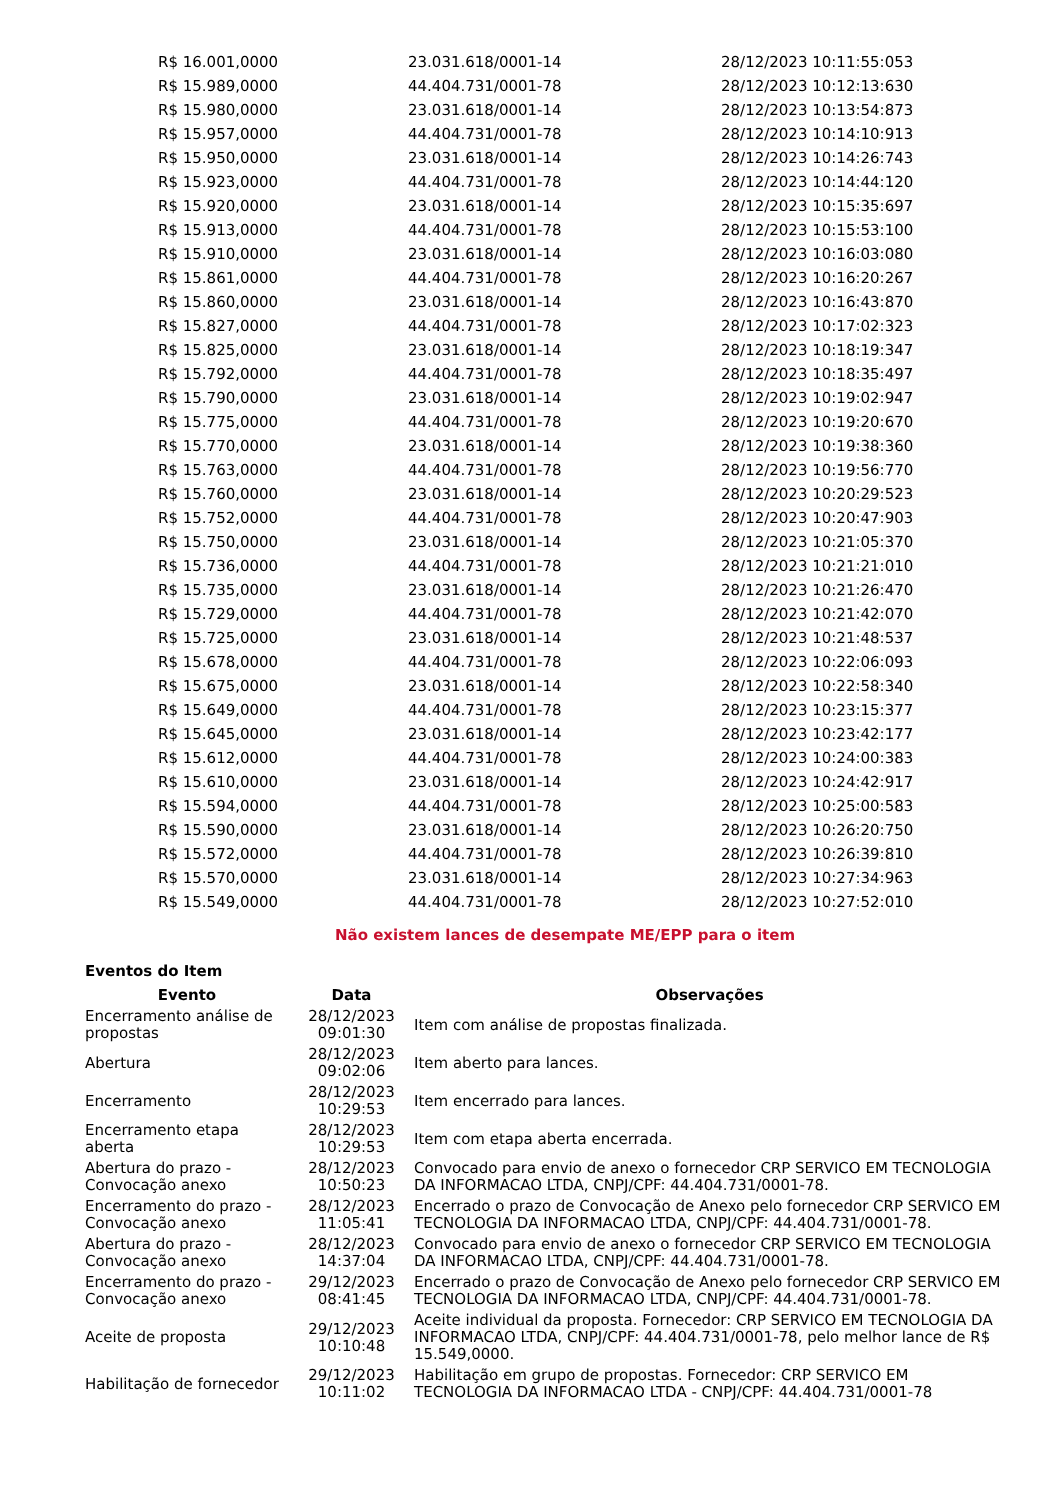| R$ 16.001,0000 | 23.031.618/0001-14 | 28/12/2023 10:11:55:053 |
| R$ 15.989,0000 | 44.404.731/0001-78 | 28/12/2023 10:12:13:630 |
| R$ 15.980,0000 | 23.031.618/0001-14 | 28/12/2023 10:13:54:873 |
| R$ 15.957,0000 | 44.404.731/0001-78 | 28/12/2023 10:14:10:913 |
| R$ 15.950,0000 | 23.031.618/0001-14 | 28/12/2023 10:14:26:743 |
| R$ 15.923,0000 | 44.404.731/0001-78 | 28/12/2023 10:14:44:120 |
| R$ 15.920,0000 | 23.031.618/0001-14 | 28/12/2023 10:15:35:697 |
| R$ 15.913,0000 | 44.404.731/0001-78 | 28/12/2023 10:15:53:100 |
| R$ 15.910,0000 | 23.031.618/0001-14 | 28/12/2023 10:16:03:080 |
| R$ 15.861,0000 | 44.404.731/0001-78 | 28/12/2023 10:16:20:267 |
| R$ 15.860,0000 | 23.031.618/0001-14 | 28/12/2023 10:16:43:870 |
| R$ 15.827,0000 | 44.404.731/0001-78 | 28/12/2023 10:17:02:323 |
| R$ 15.825,0000 | 23.031.618/0001-14 | 28/12/2023 10:18:19:347 |
| R$ 15.792,0000 | 44.404.731/0001-78 | 28/12/2023 10:18:35:497 |
| R$ 15.790,0000 | 23.031.618/0001-14 | 28/12/2023 10:19:02:947 |
| R$ 15.775,0000 | 44.404.731/0001-78 | 28/12/2023 10:19:20:670 |
| R$ 15.770,0000 | 23.031.618/0001-14 | 28/12/2023 10:19:38:360 |
| R$ 15.763,0000 | 44.404.731/0001-78 | 28/12/2023 10:19:56:770 |
| R$ 15.760,0000 | 23.031.618/0001-14 | 28/12/2023 10:20:29:523 |
| R$ 15.752,0000 | 44.404.731/0001-78 | 28/12/2023 10:20:47:903 |
| R$ 15.750,0000 | 23.031.618/0001-14 | 28/12/2023 10:21:05:370 |
| R$ 15.736,0000 | 44.404.731/0001-78 | 28/12/2023 10:21:21:010 |
| R$ 15.735,0000 | 23.031.618/0001-14 | 28/12/2023 10:21:26:470 |
| R$ 15.729,0000 | 44.404.731/0001-78 | 28/12/2023 10:21:42:070 |
| R$ 15.725,0000 | 23.031.618/0001-14 | 28/12/2023 10:21:48:537 |
| R$ 15.678,0000 | 44.404.731/0001-78 | 28/12/2023 10:22:06:093 |
| R$ 15.675,0000 | 23.031.618/0001-14 | 28/12/2023 10:22:58:340 |
| R$ 15.649,0000 | 44.404.731/0001-78 | 28/12/2023 10:23:15:377 |
| R$ 15.645,0000 | 23.031.618/0001-14 | 28/12/2023 10:23:42:177 |
| R$ 15.612,0000 | 44.404.731/0001-78 | 28/12/2023 10:24:00:383 |
| R$ 15.610,0000 | 23.031.618/0001-14 | 28/12/2023 10:24:42:917 |
| R$ 15.594,0000 | 44.404.731/0001-78 | 28/12/2023 10:25:00:583 |
| R$ 15.590,0000 | 23.031.618/0001-14 | 28/12/2023 10:26:20:750 |
| R$ 15.572,0000 | 44.404.731/0001-78 | 28/12/2023 10:26:39:810 |
| R$ 15.570,0000 | 23.031.618/0001-14 | 28/12/2023 10:27:34:963 |
| R$ 15.549,0000 | 44.404.731/0001-78 | 28/12/2023 10:27:52:010 |
Não existem lances de desempate ME/EPP para o item
Eventos do Item
| Evento | Data | Observações |
| --- | --- | --- |
| Encerramento análise de propostas | 28/12/2023 09:01:30 | Item com análise de propostas finalizada. |
| Abertura | 28/12/2023 09:02:06 | Item aberto para lances. |
| Encerramento | 28/12/2023 10:29:53 | Item encerrado para lances. |
| Encerramento etapa aberta | 28/12/2023 10:29:53 | Item com etapa aberta encerrada. |
| Abertura do prazo - Convocação anexo | 28/12/2023 10:50:23 | Convocado para envio de anexo o fornecedor CRP SERVICO EM TECNOLOGIA DA INFORMACAO LTDA, CNPJ/CPF: 44.404.731/0001-78. |
| Encerramento do prazo - Convocação anexo | 28/12/2023 11:05:41 | Encerrado o prazo de Convocação de Anexo pelo fornecedor CRP SERVICO EM TECNOLOGIA DA INFORMACAO LTDA, CNPJ/CPF: 44.404.731/0001-78. |
| Abertura do prazo - Convocação anexo | 28/12/2023 14:37:04 | Convocado para envio de anexo o fornecedor CRP SERVICO EM TECNOLOGIA DA INFORMACAO LTDA, CNPJ/CPF: 44.404.731/0001-78. |
| Encerramento do prazo - Convocação anexo | 29/12/2023 08:41:45 | Encerrado o prazo de Convocação de Anexo pelo fornecedor CRP SERVICO EM TECNOLOGIA DA INFORMACAO LTDA, CNPJ/CPF: 44.404.731/0001-78. |
| Aceite de proposta | 29/12/2023 10:10:48 | Aceite individual da proposta. Fornecedor: CRP SERVICO EM TECNOLOGIA DA INFORMACAO LTDA, CNPJ/CPF: 44.404.731/0001-78, pelo melhor lance de R$ 15.549,0000. |
| Habilitação de fornecedor | 29/12/2023 10:11:02 | Habilitação em grupo de propostas. Fornecedor: CRP SERVICO EM TECNOLOGIA DA INFORMACAO LTDA - CNPJ/CPF: 44.404.731/0001-78 |